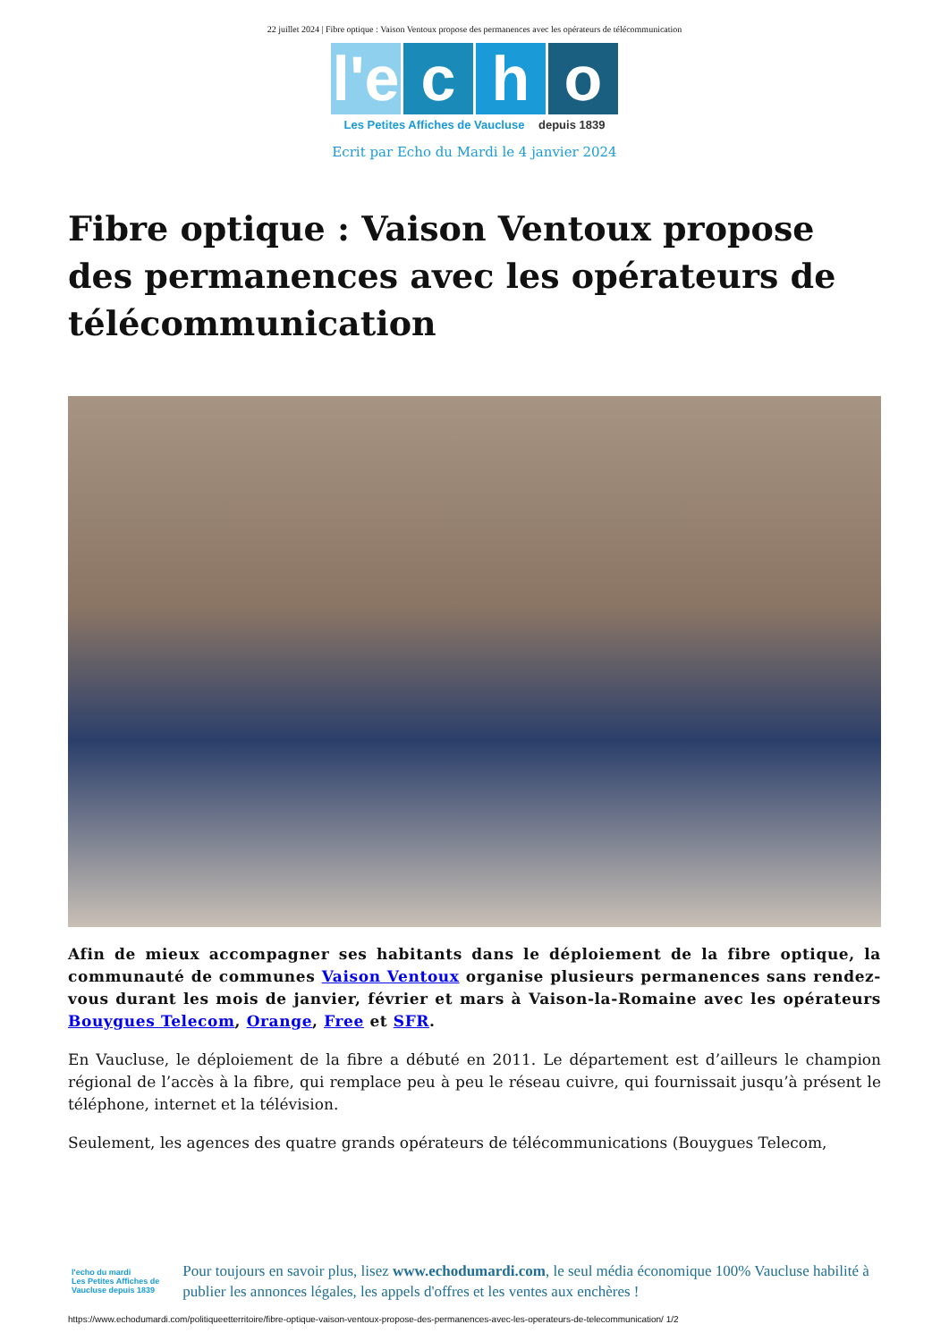22 juillet 2024 | Fibre optique : Vaison Ventoux propose des permanences avec les opérateurs de télécommunication
l'e c h o
Les Petites Affiches de Vaucluse depuis 1839
Ecrit par Echo du Mardi le 4 janvier 2024
Fibre optique : Vaison Ventoux propose des permanences avec les opérateurs de télécommunication
Afin de mieux accompagner ses habitants dans le déploiement de la fibre optique, la communauté de communes Vaison Ventoux organise plusieurs permanences sans rendez-vous durant les mois de janvier, février et mars à Vaison-la-Romaine avec les opérateurs Bouygues Telecom, Orange, Free et SFR.
En Vaucluse, le déploiement de la fibre a débuté en 2011. Le département est d’ailleurs le champion régional de l’accès à la fibre, qui remplace peu à peu le réseau cuivre, qui fournissait jusqu’à présent le téléphone, internet et la télévision.
Seulement, les agences des quatre grands opérateurs de télécommunications (Bouygues Telecom,
l'echo du mardi
Les Petites Affiches de Vaucluse depuis 1839
Pour toujours en savoir plus, lisez www.echodumardi.com, le seul média économique 100% Vaucluse habilité à publier les annonces légales, les appels d'offres et les ventes aux enchères !
https://www.echodumardi.com/politiqueetterritoire/fibre-optique-vaison-ventoux-propose-des-permanences-avec-les-operateurs-de-telecommunication/ 1/2